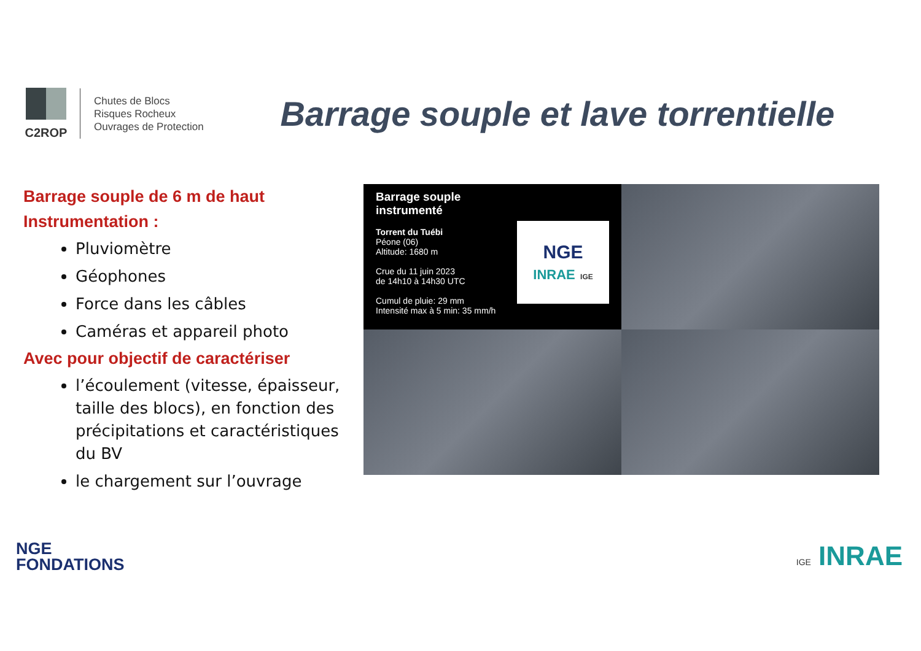C2ROP
Chutes de Blocs
Risques Rocheux
Ouvrages de Protection
Barrage souple et lave torrentielle
Barrage souple de 6 m de haut
Instrumentation :
Pluviomètre
Géophones
Force dans les câbles
Caméras et appareil photo
Avec pour objectif de caractériser
l’écoulement (vitesse, épaisseur, taille des blocs), en fonction des précipitations et caractéristiques du BV
le chargement sur l’ouvrage
Barrage souple instrumenté
Torrent du Tuébi
Péone (06)
Altitude: 1680 m
Crue du 11 juin 2023
de 14h10 à 14h30 UTC
Cumul de pluie: 29 mm
Intensité max à 5 min: 35 mm/h
NGE
INRAE IGE
NGE
FONDATIONS
IGE INRAE